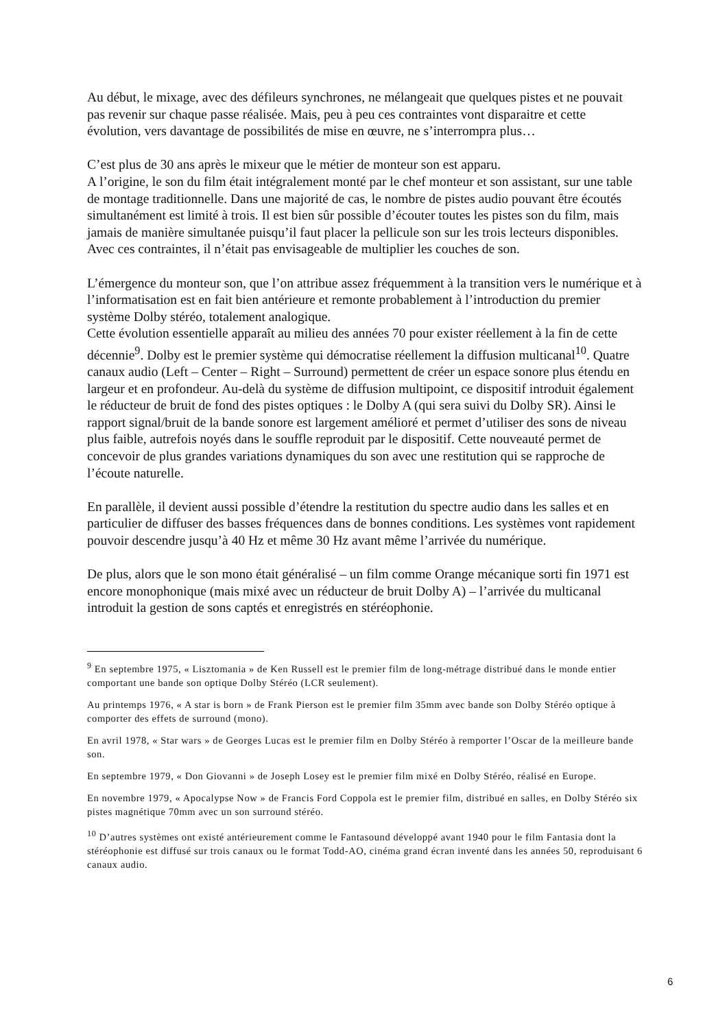Au début, le mixage, avec des défileurs synchrones, ne mélangeait que quelques pistes et ne pouvait pas revenir sur chaque passe réalisée. Mais, peu à peu ces contraintes vont disparaitre et cette évolution, vers davantage de possibilités de mise en œuvre, ne s’interrompra plus…
C’est plus de 30 ans après le mixeur que le métier de monteur son est apparu.
A l’origine, le son du film était intégralement monté par le chef monteur et son assistant, sur une table de montage traditionnelle. Dans une majorité de cas, le nombre de pistes audio pouvant être écoutés simultanément est limité à trois. Il est bien sûr possible d’écouter toutes les pistes son du film, mais jamais de manière simultanée puisqu’il faut placer la pellicule son sur les trois lecteurs disponibles. Avec ces contraintes, il n’était pas envisageable de multiplier les couches de son.
L’émergence du monteur son, que l’on attribue assez fréquemment à la transition vers le numérique et à l’informatisation est en fait bien antérieure et remonte probablement à l’introduction du premier système Dolby stéréo, totalement analogique.
Cette évolution essentielle apparaît au milieu des années 70 pour exister réellement à la fin de cette décennie<sup>9</sup>. Dolby est le premier système qui démocratise réellement la diffusion multicanal<sup>10</sup>. Quatre canaux audio (Left – Center – Right – Surround) permettent de créer un espace sonore plus étendu en largeur et en profondeur. Au-delà du système de diffusion multipoint, ce dispositif introduit également le réducteur de bruit de fond des pistes optiques : le Dolby A (qui sera suivi du Dolby SR). Ainsi le rapport signal/bruit de la bande sonore est largement amélioré et permet d’utiliser des sons de niveau plus faible, autrefois noyés dans le souffle reproduit par le dispositif. Cette nouveauté permet de concevoir de plus grandes variations dynamiques du son avec une restitution qui se rapproche de l’écoute naturelle.
En parallèle, il devient aussi possible d’étendre la restitution du spectre audio dans les salles et en particulier de diffuser des basses fréquences dans de bonnes conditions. Les systèmes vont rapidement pouvoir descendre jusqu’à 40 Hz et même 30 Hz avant même l’arrivée du numérique.
De plus, alors que le son mono était généralisé – un film comme Orange mécanique sorti fin 1971 est encore monophonique (mais mixé avec un réducteur de bruit Dolby A) – l’arrivée du multicanal introduit la gestion de sons captés et enregistrés en stéréophonie.
<sup>9</sup> En septembre 1975, « Lisztomania » de Ken Russell est le premier film de long-métrage distribué dans le monde entier comportant une bande son optique Dolby Stéréo (LCR seulement).
Au printemps 1976, « A star is born » de Frank Pierson est le premier film 35mm avec bande son Dolby Stéréo optique à comporter des effets de surround (mono).
En avril 1978, « Star wars » de Georges Lucas est le premier film en Dolby Stéréo à remporter l’Oscar de la meilleure bande son.
En septembre 1979, « Don Giovanni » de Joseph Losey est le premier film mixé en Dolby Stéréo, réalisé en Europe.
En novembre 1979, « Apocalypse Now » de Francis Ford Coppola est le premier film, distribué en salles, en Dolby Stéréo six pistes magnétique 70mm avec un son surround stéréo.
<sup>10</sup> D’autres systèmes ont existé antérieurement comme le Fantasound développé avant 1940 pour le film Fantasia dont la stéréophonie est diffusé sur trois canaux ou le format Todd-AO, cinéma grand écran inventé dans les années 50, reproduisant 6 canaux audio.
6